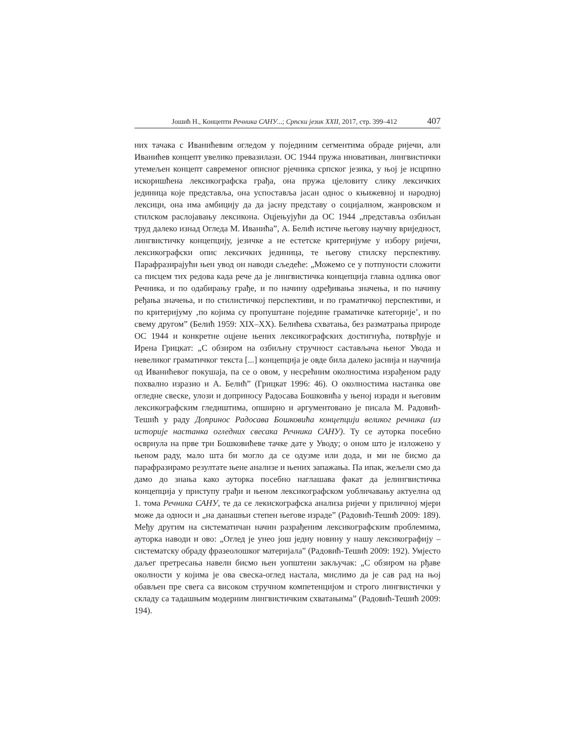Јошић Н., Концепти Речника САНУ...; Српски језик XXII, 2017, стр. 399–412 407
них тачака с Иванићевим огледом у појединим сегментима обраде ријечи, али Иванићев концепт увелико превазилази. ОС 1944 пружа иновативан, лингвистички утемељен концепт савременог описног рјечника српског језика, у њој је исцрпно искоришћена лексикографска грађа, она пружа цјеловиту слику лексичких јединица које представља, она успоставља јасан однос о књижевној и народној лексици, она има амбицију да да јасну представу о социјалном, жанровском и стилском раслојавању лексикона. Оцјењујући да ОС 1944 „представља озбиљан труд далеко изнад Огледа М. Иванића”, А. Белић истиче његову научну вриједност, лингвистичку концепцију, језичке а не естетске критеријуме у избору ријечи, лексикографски опис лексичких јединица, те његову стилску перспективу. Парафразирајући њен увод он наводи сљедеће: „Можемо се у потпуности сложити са писцем тих редова када рече да је лингвистичка концепција главна одлика овог Речника, и по одабирању грађе, и по начину одређивања значења, и по начину ређања значења, и по стилистичкој перспективи, и по граматичкој перспективи, и по критеријуму ‚по којима су пропуштане поједине граматичке категорије’, и по свему другом” (Белић 1959: XIX–XX). Белићева схватања, без разматрања природе ОС 1944 и конкретне оцјене њених лексикографских достигнућа, потврђује и Ирена Грицкат: „С обзиром на озбиљну стручност састављача њеног Увода и невеликог граматичког текста [...] концепција је овде била далеко јаснија и научнија од Иванићевог покушаја, па се о овом, у несрећним околностима израђеном раду похвално изразио и А. Белић” (Грицкат 1996: 46). О околностима настанка ове огледне свеске, улози и доприносу Радосава Бошковића у њеној изради и његовим лексикографским гледиштима, опширно и аргументовано је писала М. Радовић-Тешић у раду Допринос Радосава Бошковића концепцији великог речника (из историје настанка огледних свесака Речника САНУ). Ту се ауторка посебно осврнула на прве три Бошковићеве тачке дате у Уводу; о оном што је изложено у њеном раду, мало шта би могло да се одузме или дода, и ми не бисмо да парафразирамо резултате њене анализе и њених запажања. Па ипак, жељели смо да дамо до знања како ауторка посебно наглашава факат да јелингвистичка концепција у приступу грађи и њеном лексикографском уобличавању актуелна од 1. тома Речника САНУ, те да се лекискографска анализа ријечи у приличној мјери може да односи и „на данашњи степен његове израде” (Радовић-Тешић 2009: 189). Међу другим на систематичан начин разрађеним лексикографским проблемима, ауторка наводи и ово: „Оглед је унео још једну новину у нашу лексикографију – систематску обраду фразеолошког материјала” (Радовић-Тешић 2009: 192). Умјесто даљег претресања навели бисмо њен уопштени закључак: „С обзиром на рђаве околности у којима је ова свеска-оглед настала, мислимо да је сав рад на њој обављен пре свега са високом стручном компетенцијом и строго лингвистички у складу са тадашњим модерним лингвистичким схватањима” (Радовић-Тешић 2009: 194).